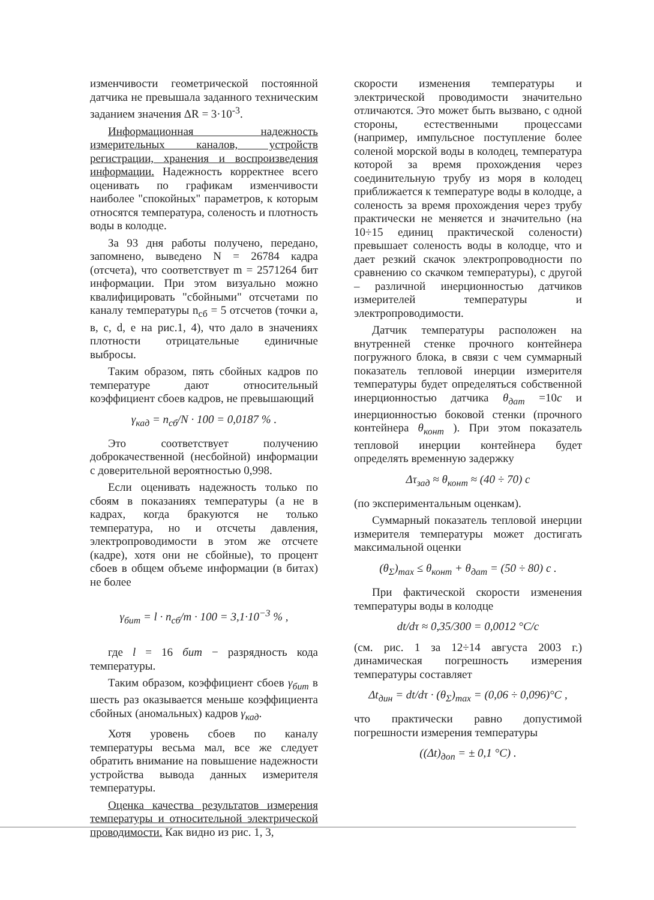изменчивости геометрической постоянной датчика не превышала заданного техническим заданием значения ΔR = 3·10<sup>-3</sup>.
Информационная надежность измерительных каналов, устройств регистрации, хранения и воспроизведения информации. Надежность корректнее всего оценивать по графикам изменчивости наиболее "спокойных" параметров, к которым относятся температура, соленость и плотность воды в колодце.
За 93 дня работы получено, передано, запомнено, выведено N = 26784 кадра (отсчета), что соответствует m = 2571264 бит информации. При этом визуально можно квалифицировать "сбойными" отсчетами по каналу температуры n<sub>сб</sub> = 5 отсчетов (точки а, в, с, d, е на рис.1, 4), что дало в значениях плотности отрицательные единичные выбросы.
Таким образом, пять сбойных кадров по температуре дают относительный коэффициент сбоев кадров, не превышающий
γ<sub>кад</sub> = n<sub>сб</sub>/N · 100 = 0,0187 % .
Это соответствует получению доброкачественной (несбойной) информации с доверительной вероятностью 0,998.
Если оценивать надежность только по сбоям в показаниях температуры (а не в кадрах, когда бракуются не только температура, но и отсчеты давления, электропроводимости в этом же отсчете (кадре), хотя они не сбойные), то процент сбоев в общем объеме информации (в битах) не более
γ<sub>бит</sub> = l · n<sub>сб</sub>/m · 100 = 3,1·10<sup>−3</sup> % ,
где l = 16 бит − разрядность кода температуры.
Таким образом, коэффициент сбоев γ<sub>бит</sub> в шесть раз оказывается меньше коэффициента сбойных (аномальных) кадров γ<sub>кад</sub>.
Хотя уровень сбоев по каналу температуры весьма мал, все же следует обратить внимание на повышение надежности устройства вывода данных измерителя температуры.
Оценка качества результатов измерения температуры и относительной электрической проводимости. Как видно из рис. 1, 3,
скорости изменения температуры и электрической проводимости значительно отличаются. Это может быть вызвано, с одной стороны, естественными процессами (например, импульсное поступление более соленой морской воды в колодец, температура которой за время прохождения через соединительную трубу из моря в колодец приближается к температуре воды в колодце, а соленость за время прохождения через трубу практически не меняется и значительно (на 10÷15 единиц практической солености) превышает соленость воды в колодце, что и дает резкий скачок электропроводности по сравнению со скачком температуры), с другой – различной инерционностью датчиков измерителей температуры и электропроводимости.
Датчик температуры расположен на внутренней стенке прочного контейнера погружного блока, в связи с чем суммарный показатель тепловой инерции измерителя температуры будет определяться собственной инерционностью датчика θ<sub>дат</sub> =10с и инерционностью боковой стенки (прочного контейнера θ<sub>конт</sub> ). При этом показатель тепловой инерции контейнера будет определять временную задержку
Δτ<sub>зад</sub> ≈ θ<sub>конт</sub> ≈ (40 ÷ 70) с
(по экспериментальным оценкам).
Суммарный показатель тепловой инерции измерителя температуры может достигать максимальной оценки
(θ<sub>Σ</sub>)<sub>max</sub> ≤ θ<sub>конт</sub> + θ<sub>дат</sub> = (50 ÷ 80) с .
При фактической скорости изменения температуры воды в колодце
dt/dτ ≈ 0,35/300 = 0,0012 °C/c
(см. рис. 1 за 12÷14 августа 2003 г.) динамическая погрешность измерения температуры составляет
Δt<sub>дин</sub> = dt/dτ · (θ<sub>Σ</sub>)<sub>max</sub> = (0,06 ÷ 0,096)°C ,
что практически равно допустимой погрешности измерения температуры
((Δt)<sub>доп</sub> = ± 0,1 °C) .